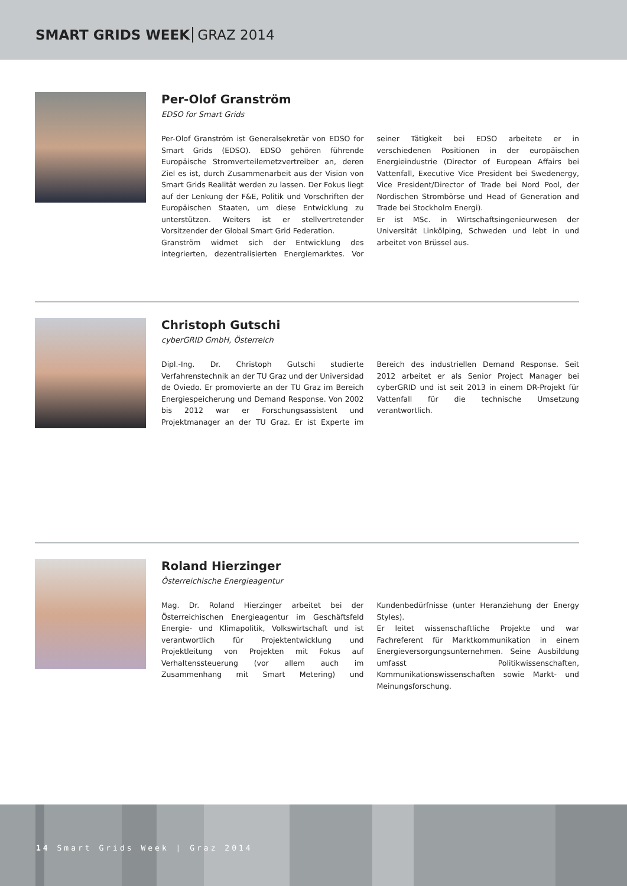SMART GRIDS WEEK GRAZ 2014
Per-Olof Granström
EDSO for Smart Grids
Per-Olof Granström ist Generalsekretär von EDSO for Smart Grids (EDSO). EDSO gehören führende Europäische Stromverteilernetzvertreiber an, deren Ziel es ist, durch Zusammenarbeit aus der Vision von Smart Grids Realität werden zu lassen. Der Fokus liegt auf der Lenkung der F&E, Politik und Vorschriften der Europäischen Staaten, um diese Entwicklung zu unterstützen. Weiters ist er stellvertretender Vorsitzender der Global Smart Grid Federation.
Granström widmet sich der Entwicklung des integrierten, dezentralisierten Energiemarktes. Vor seiner Tätigkeit bei EDSO arbeitete er in verschiedenen Positionen in der europäischen Energieindustrie (Director of European Affairs bei Vattenfall, Executive Vice President bei Swedenergy, Vice President/Director of Trade bei Nord Pool, der Nordischen Strombörse und Head of Generation and Trade bei Stockholm Energi).
Er ist MSc. in Wirtschaftsingenieurwesen der Universität Linkölping, Schweden und lebt in und arbeitet von Brüssel aus.
Christoph Gutschi
cyberGRID GmbH, Österreich
Dipl.-Ing. Dr. Christoph Gutschi studierte Verfahrenstechnik an der TU Graz und der Universidad de Oviedo. Er promovierte an der TU Graz im Bereich Energiespeicherung und Demand Response. Von 2002 bis 2012 war er Forschungsassistent und Projektmanager an der TU Graz. Er ist Experte im Bereich des industriellen Demand Response. Seit 2012 arbeitet er als Senior Project Manager bei cyberGRID und ist seit 2013 in einem DR-Projekt für Vattenfall für die technische Umsetzung verantwortlich.
Roland Hierzinger
Österreichische Energieagentur
Mag. Dr. Roland Hierzinger arbeitet bei der Österreichischen Energieagentur im Geschäftsfeld Energie- und Klimapolitik, Volkswirtschaft und ist verantwortlich für Projektentwicklung und Projektleitung von Projekten mit Fokus auf Verhaltenssteuerung (vor allem auch im Zusammenhang mit Smart Metering) und Kundenbedürfnisse (unter Heranziehung der Energy Styles).
Er leitet wissenschaftliche Projekte und war Fachreferent für Marktkommunikation in einem Energieversorgungsunternehmen. Seine Ausbildung umfasst Politikwissenschaften, Kommunikationswissenschaften sowie Markt- und Meinungsforschung.
14 Smart Grids Week | Graz 2014